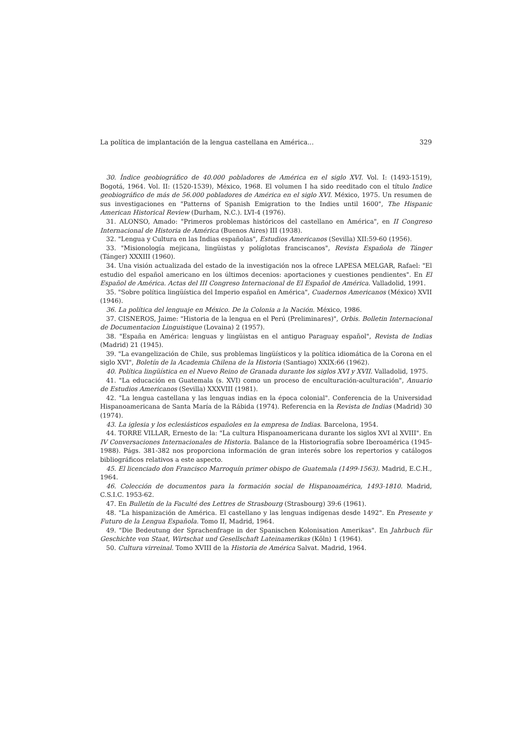La política de implantación de la lengua castellana en América... 329
30. Índice geobiográfico de 40.000 pobladores de América en el siglo XVI. Vol. I: (1493-1519), Bogotá, 1964. Vol. II: (1520-1539), México, 1968. El volumen I ha sido reeditado con el título Indice geobiográfico de más de 56.000 pobladores de América en el siglo XVI. México, 1975. Un resumen de sus investigaciones en "Patterns of Spanish Emigration to the Indies until 1600", The Hispanic American Historical Review (Durham, N.C.). LVI-4 (1976).
31. ALONSO, Amado: "Primeros problemas históricos del castellano en América", en II Congreso Internacional de Historia de América (Buenos Aires) III (1938).
32. "Lengua y Cultura en las Indias españolas", Estudios Americanos (Sevilla) XII:59-60 (1956).
33. "Misionología mejicana, lingüistas y políglotas franciscanos", Revista Española de Tánger (Tánger) XXXIII (1960).
34. Una visión actualizada del estado de la investigación nos la ofrece LAPESA MELGAR, Rafael: "El estudio del español americano en los últimos decenios: aportaciones y cuestiones pendientes". En El Español de América. Actas del III Congreso Internacional de El Español de América. Valladolid, 1991.
35. "Sobre política lingüística del Imperio español en América", Cuadernos Americanos (México) XVII (1946).
36. La política del lenguaje en México. De la Colonia a la Nación. México, 1986.
37. CISNEROS, Jaime: "Historia de la lengua en el Perú (Preliminares)", Orbis. Bolletin Internacional de Documentacion Linguistique (Lovaina) 2 (1957).
38. "España en América: lenguas y lingüistas en el antiguo Paraguay español", Revista de Indias (Madrid) 21 (1945).
39. "La evangelización de Chile, sus problemas lingüísticos y la política idiomática de la Corona en el siglo XVI", Boletín de la Academia Chilena de la Historia (Santiago) XXIX:66 (1962).
40. Política lingüística en el Nuevo Reino de Granada durante los siglos XVI y XVII. Valladolid, 1975.
41. "La educación en Guatemala (s. XVI) como un proceso de enculturación-aculturación", Anuario de Estudios Americanos (Sevilla) XXXVIII (1981).
42. "La lengua castellana y las lenguas indias en la época colonial". Conferencia de la Universidad Hispanoamericana de Santa María de la Rábida (1974). Referencia en la Revista de Indias (Madrid) 30 (1974).
43. La iglesia y los eclesiásticos españoles en la empresa de Indias. Barcelona, 1954.
44. TORRE VILLAR, Ernesto de la: "La cultura Hispanoamericana durante los siglos XVI al XVIII". En IV Conversaciones Internacionales de Historia. Balance de la Historiografía sobre Iberoamérica (1945-1988). Págs. 381-382 nos proporciona información de gran interés sobre los repertorios y catálogos bibliográficos relativos a este aspecto.
45. El licenciado don Francisco Marroquín primer obispo de Guatemala (1499-1563). Madrid, E.C.H., 1964.
46. Colección de documentos para la formación social de Hispanoamérica, 1493-1810. Madrid, C.S.I.C. 1953-62.
47. En Bulletín de la Faculté des Lettres de Strasbourg (Strasbourg) 39:6 (1961).
48. "La hispanización de América. El castellano y las lenguas indígenas desde 1492". En Presente y Futuro de la Lengua Española. Tomo II, Madrid, 1964.
49. "Die Bedeutung der Sprachenfrage in der Spanischen Kolonisation Amerikas". En Jahrbuch für Geschichte von Staat, Wirtschat und Gesellschaft Lateinamerikas (Kōln) 1 (1964).
50. Cultura virreinal. Tomo XVIII de la Historia de América Salvat. Madrid, 1964.